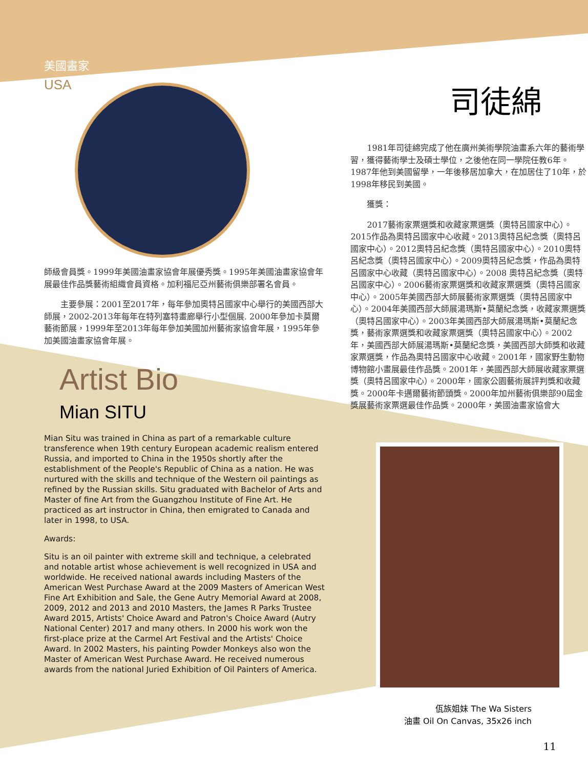美國畫家
USA
師級會員獎。1999年美國油畫家協會年展優秀獎。1995年美國油畫家協會年展最佳作品獎藝術組織會員資格。加利福尼亞州藝術俱樂部署名會員。
　　主要參展：2001至2017年，每年參加奧特呂國家中心舉行的美國西部大師展，2002-2013年每年在特列塞特畫廊舉行小型個展. 2000年參加卡莫爾藝術節展，1999年至2013年每年參加美國加州藝術家協會年展，1995年參加美國油畫家協會年展。
Artist Bio
Mian SITU
Mian Situ was trained in China as part of a remarkable culture transference when 19th century European academic realism entered Russia, and imported to China in the 1950s shortly after the establishment of the People's Republic of China as a nation. He was nurtured with the skills and technique of the Western oil paintings as refined by the Russian skills. Situ graduated with Bachelor of Arts and Master of fine Art from the Guangzhou Institute of Fine Art. He practiced as art instructor in China, then emigrated to Canada and later in 1998, to USA.
Awards:
Situ is an oil painter with extreme skill and technique, a celebrated and notable artist whose achievement is well recognized in USA and worldwide. He received national awards including Masters of the American West Purchase Award at the 2009 Masters of American West Fine Art Exhibition and Sale, the Gene Autry Memorial Award at 2008, 2009, 2012 and 2013 and 2010 Masters, the James R Parks Trustee Award 2015, Artists' Choice Award and Patron's Choice Award (Autry National Center) 2017 and many others. In 2000 his work won the first-place prize at the Carmel Art Festival and the Artists' Choice Award. In 2002 Masters, his painting Powder Monkeys also won the Master of American West Purchase Award. He received numerous awards from the national Juried Exhibition of Oil Painters of America.
司徒綿
　　1981年司徒綿完成了他在廣州美術學院油畫系六年的藝術學習，獲得藝術學士及碩士學位，之後他在同一學院任教6年。1987年他到美國留學，一年後移居加拿大，在加居住了10年，於1998年移民到美國。
　　獲獎：
　　2017藝術家票選獎和收藏家票選獎（奧特呂國家中心）。2015作品為奧特呂國家中心收藏。2013奧特呂紀念獎（奧特呂國家中心）。2012奧特呂紀念獎（奧特呂國家中心）。2010奧特呂紀念獎（奧特呂國家中心）。2009奧特呂紀念獎，作品為奧特呂國家中心收藏（奧特呂國家中心）。2008 奧特呂紀念獎（奧特呂國家中心）。2006藝術家票選獎和收藏家票選獎（奧特呂國家中心）。2005年美國西部大師展藝術家票選獎（奧特呂國家中心）。2004年美國西部大師展湯瑪斯•莫蘭紀念獎，收藏家票選獎（奧特呂國家中心）。2003年美國西部大師展湯瑪斯•莫蘭紀念獎，藝術家票選獎和收藏家票選獎（奧特呂國家中心）。2002年，美國西部大師展湯瑪斯•莫蘭紀念獎，美國西部大師獎和收藏家票選獎，作品為奧特呂國家中心收藏。2001年，國家野生動物博物館小畫展最佳作品獎。2001年，美國西部大師展收藏家票選獎（奧特呂國家中心）。2000年，國家公園藝術展評判獎和收藏獎。2000年卡邁爾藝術節頭獎。2000年加州藝術俱樂部90屆金獎展藝術家票選最佳作品獎。2000年，美國油畫家協會大
佤族姐妹 The Wa Sisters
油畫 Oil On Canvas, 35x26 inch
11